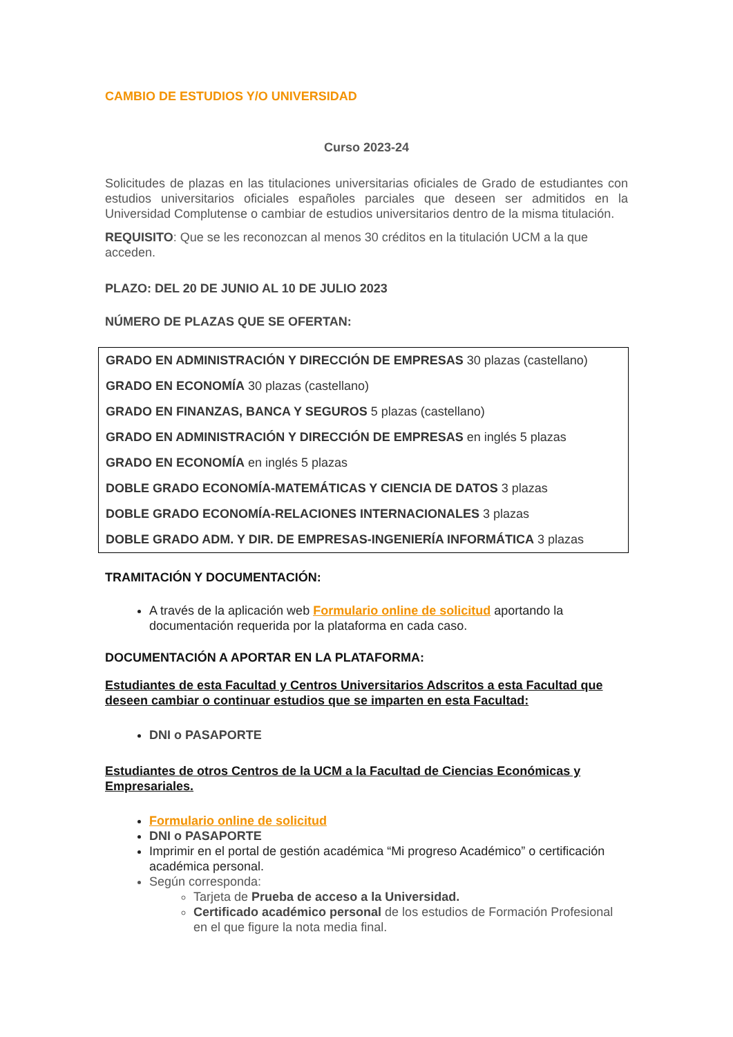CAMBIO DE ESTUDIOS Y/O UNIVERSIDAD
Curso 2023-24
Solicitudes de plazas en las titulaciones universitarias oficiales de Grado de estudiantes con estudios universitarios oficiales españoles parciales que deseen ser admitidos en la Universidad Complutense o cambiar de estudios universitarios dentro de la misma titulación.
REQUISITO: Que se les reconozcan al menos 30 créditos en la titulación UCM a la que acceden.
PLAZO: DEL 20 DE JUNIO AL 10 DE JULIO 2023
NÚMERO DE PLAZAS QUE SE OFERTAN:
GRADO EN ADMINISTRACIÓN Y DIRECCIÓN DE EMPRESAS 30 plazas (castellano)
GRADO EN ECONOMÍA 30 plazas (castellano)
GRADO EN FINANZAS, BANCA Y SEGUROS 5 plazas (castellano)
GRADO EN ADMINISTRACIÓN Y DIRECCIÓN DE EMPRESAS en inglés 5 plazas
GRADO EN ECONOMÍA en inglés 5 plazas
DOBLE GRADO ECONOMÍA-MATEMÁTICAS Y CIENCIA DE DATOS 3 plazas
DOBLE GRADO ECONOMÍA-RELACIONES INTERNACIONALES 3 plazas
DOBLE GRADO ADM. Y DIR. DE EMPRESAS-INGENIERÍA INFORMÁTICA 3 plazas
TRAMITACIÓN Y DOCUMENTACIÓN:
A través de la aplicación web Formulario online de solicitud aportando la documentación requerida por la plataforma en cada caso.
DOCUMENTACIÓN A APORTAR EN LA PLATAFORMA:
Estudiantes de esta Facultad y Centros Universitarios Adscritos a esta Facultad que deseen cambiar o continuar estudios que se imparten en esta Facultad:
DNI o PASAPORTE
Estudiantes de otros Centros de la UCM a la Facultad de Ciencias Económicas y Empresariales.
Formulario online de solicitud
DNI o PASAPORTE
Imprimir en el portal de gestión académica “Mi progreso Académico” o certificación académica personal.
Según corresponda:
Tarjeta de Prueba de acceso a la Universidad.
Certificado académico personal de los estudios de Formación Profesional en el que figure la nota media final.